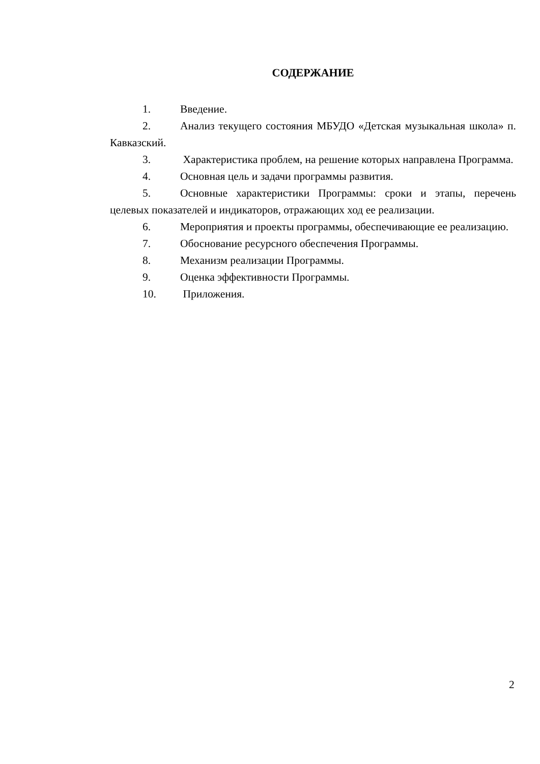СОДЕРЖАНИЕ
1. Введение.
2. Анализ текущего состояния МБУДО «Детская музыкальная школа» п. Кавказский.
3. Характеристика проблем, на решение которых направлена Программа.
4. Основная цель и задачи программы развития.
5. Основные характеристики Программы: сроки и этапы, перечень целевых показателей и индикаторов, отражающих ход ее реализации.
6. Мероприятия и проекты программы, обеспечивающие ее реализацию.
7. Обоснование ресурсного обеспечения Программы.
8. Механизм реализации Программы.
9. Оценка эффективности Программы.
10. Приложения.
2